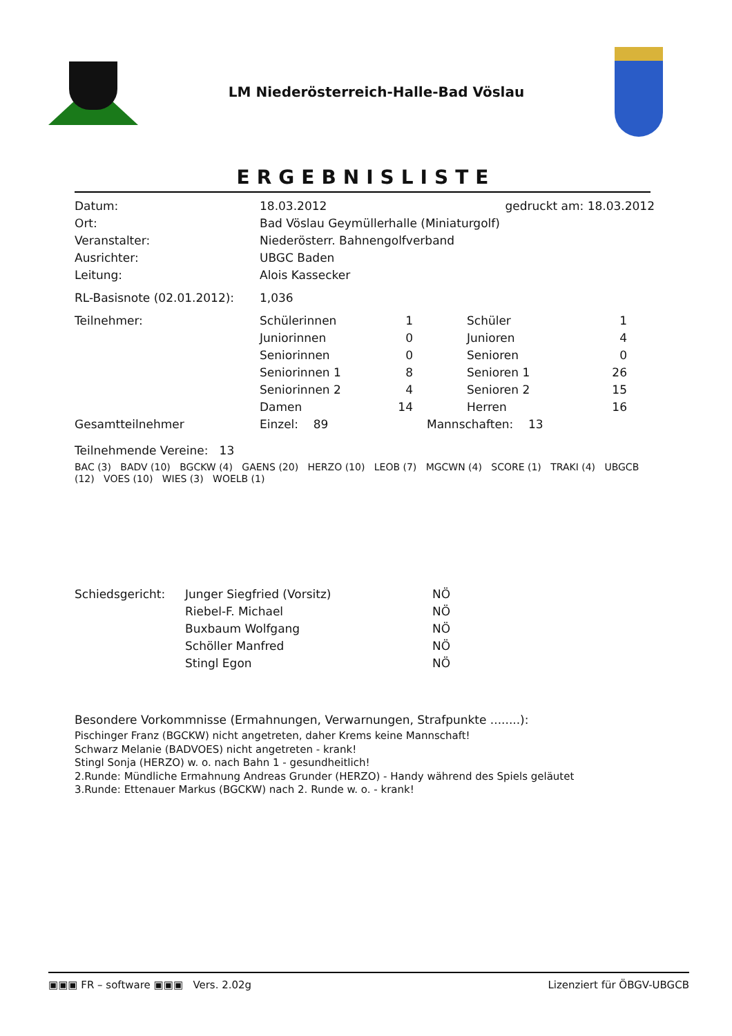LM Niederösterreich-Halle-Bad Vöslau
ERGEBNISLISTE
| Datum: | 18.03.2012 | gedruckt am: 18.03.2012 |
| Ort: | Bad Vöslau Geymüllerhalle (Miniaturgolf) | |
| Veranstalter: | Niederösterr. Bahnengolfverband | |
| Ausrichter: | UBGC Baden | |
| Leitung: | Alois Kassecker | |
| RL-Basisnote (02.01.2012): | 1,036 | |
| Teilnehmer: | Schülerinnen | 1 | Schüler | 1 |
| | Juniorinnen | 0 | Junioren | 4 |
| | Seniorinnen | 0 | Senioren | 0 |
| | Seniorinnen 1 | 8 | Senioren 1 | 26 |
| | Seniorinnen 2 | 4 | Senioren 2 | 15 |
| | Damen | 14 | Herren | 16 |
| Gesamtteilnehmer | Einzel: 89 | | Mannschaften: 13 | |
Teilnehmende Vereine: 13
BAC (3) BADV (10) BGCKW (4) GAENS (20) HERZO (10) LEOB (7) MGCWN (4) SCORE (1) TRAKI (4) UBGCB (12) VOES (10) WIES (3) WOELB (1)
| Schiedsgericht: | Junger Siegfried (Vorsitz) | NÖ |
| | Riebel-F. Michael | NÖ |
| | Buxbaum Wolfgang | NÖ |
| | Schöller Manfred | NÖ |
| | Stingl Egon | NÖ |
Besondere Vorkommnisse (Ermahnungen, Verwarnungen, Strafpunkte ........):
Pischinger Franz (BGCKW) nicht angetreten, daher Krems keine Mannschaft!
Schwarz Melanie (BADVOES) nicht angetreten - krank!
Stingl Sonja (HERZO) w. o. nach Bahn 1 - gesundheitlich!
2.Runde: Mündliche Ermahnung Andreas Grunder (HERZO) - Handy während des Spiels geläutet
3.Runde: Ettenauer Markus (BGCKW) nach 2. Runde w. o. - krank!
▣▣▣ FR – software ▣▣▣ Vers. 2.02g Lizenziert für ÖBGV-UBGCB